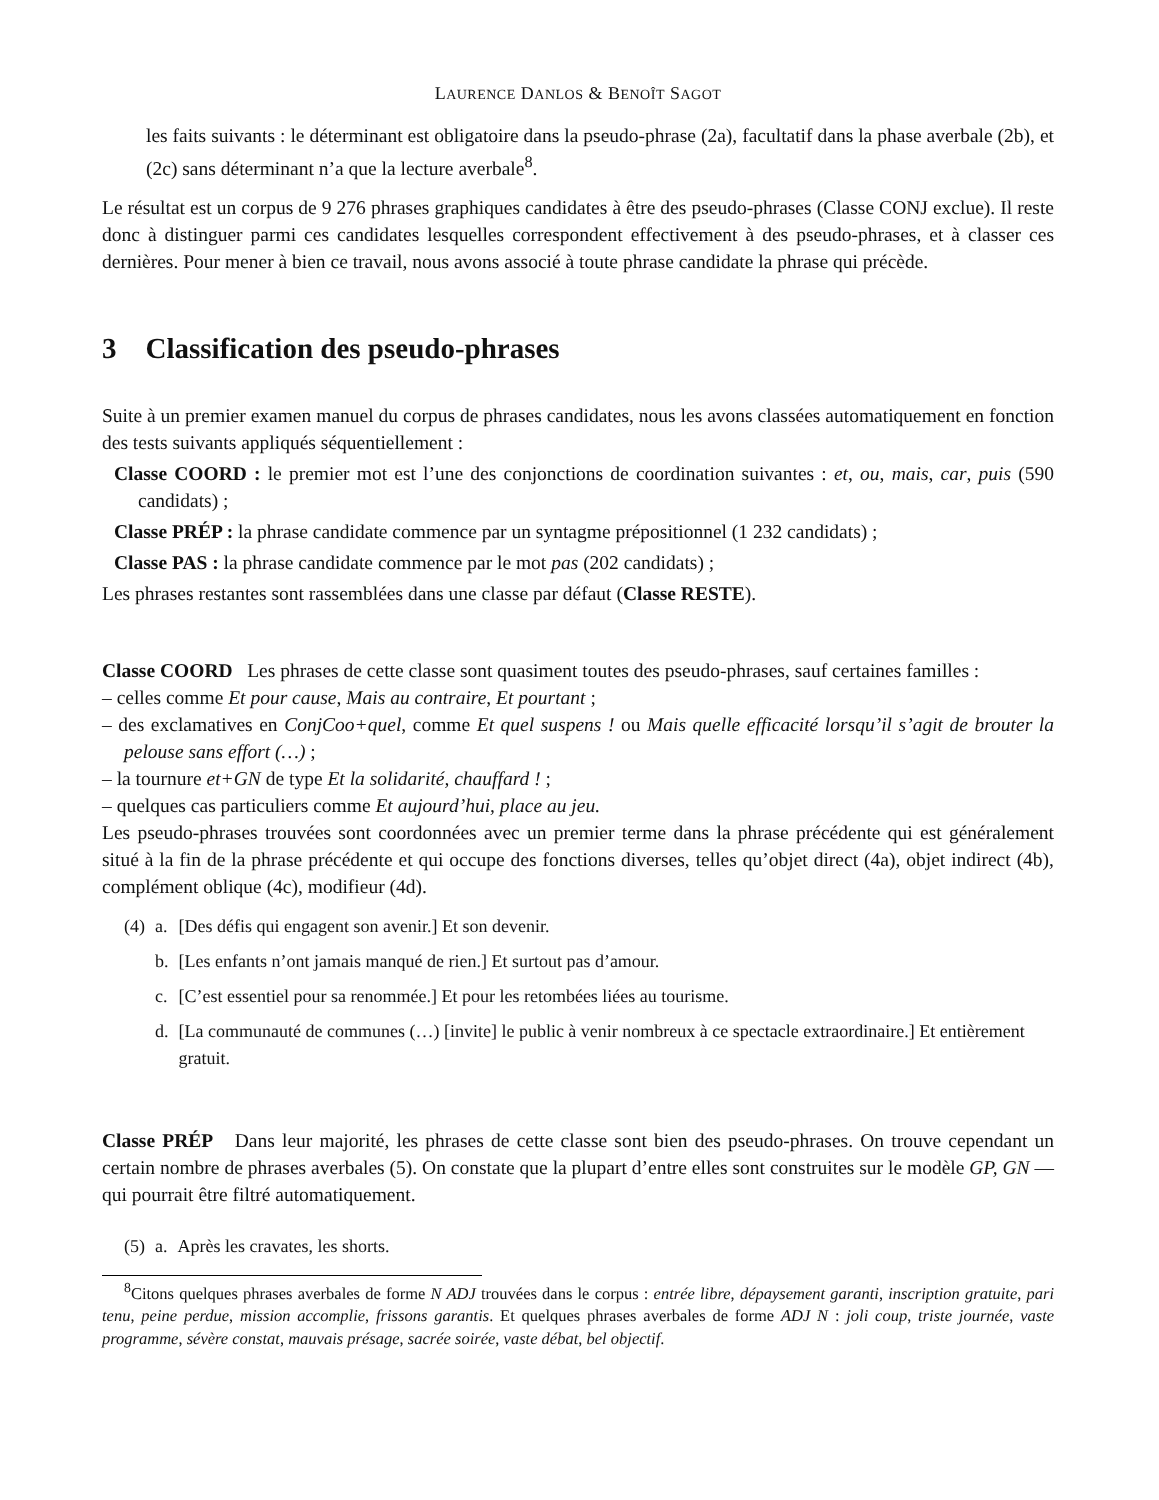LAURENCE DANLOS & BENOÎT SAGOT
les faits suivants : le déterminant est obligatoire dans la pseudo-phrase (2a), facultatif dans la phase averbale (2b), et (2c) sans déterminant n’a que la lecture averbale<sup>8</sup>.
Le résultat est un corpus de 9 276 phrases graphiques candidates à être des pseudo-phrases (Classe CONJ exclue). Il reste donc à distinguer parmi ces candidates lesquelles correspondent effectivement à des pseudo-phrases, et à classer ces dernières. Pour mener à bien ce travail, nous avons associé à toute phrase candidate la phrase qui précède.
3 Classification des pseudo-phrases
Suite à un premier examen manuel du corpus de phrases candidates, nous les avons classées automatiquement en fonction des tests suivants appliqués séquentiellement :
Classe COORD : le premier mot est l’une des conjonctions de coordination suivantes : et, ou, mais, car, puis (590 candidats) ;
Classe PRÉP : la phrase candidate commence par un syntagme prépositionnel (1 232 candidats) ;
Classe PAS : la phrase candidate commence par le mot pas (202 candidats) ;
Les phrases restantes sont rassemblées dans une classe par défaut (Classe RESTE).
Classe COORD Les phrases de cette classe sont quasiment toutes des pseudo-phrases, sauf certaines familles :
– celles comme Et pour cause, Mais au contraire, Et pourtant ;
– des exclamatives en ConjCoo+quel, comme Et quel suspens ! ou Mais quelle efficacité lorsqu’il s’agit de brouter la pelouse sans effort (…) ;
– la tournure et+GN de type Et la solidarité, chauffard ! ;
– quelques cas particuliers comme Et aujourd’hui, place au jeu.
Les pseudo-phrases trouvées sont coordonnées avec un premier terme dans la phrase précédente qui est généralement situé à la fin de la phrase précédente et qui occupe des fonctions diverses, telles qu’objet direct (4a), objet indirect (4b), complément oblique (4c), modifieur (4d).
| (4) | a. | [Des défis qui engagent son avenir.] Et son devenir. |
| | b. | [Les enfants n’ont jamais manqué de rien.] Et surtout pas d’amour. |
| | c. | [C’est essentiel pour sa renommée.] Et pour les retombées liées au tourisme. |
| | d. | [La communauté de communes (…) [invite] le public à venir nombreux à ce spectacle extraordinaire.] Et entièrement gratuit. |
Classe PRÉP Dans leur majorité, les phrases de cette classe sont bien des pseudo-phrases. On trouve cependant un certain nombre de phrases averbales (5). On constate que la plupart d’entre elles sont construites sur le modèle GP, GN — qui pourrait être filtré automatiquement.
| (5) | a. | Après les cravates, les shorts. |
<sup>8</sup> Citons quelques phrases averbales de forme N ADJ trouvées dans le corpus : entrée libre, dépaysement garanti, inscription gratuite, pari tenu, peine perdue, mission accomplie, frissons garantis. Et quelques phrases averbales de forme ADJ N : joli coup, triste journée, vaste programme, sévère constat, mauvais présage, sacrée soirée, vaste débat, bel objectif.